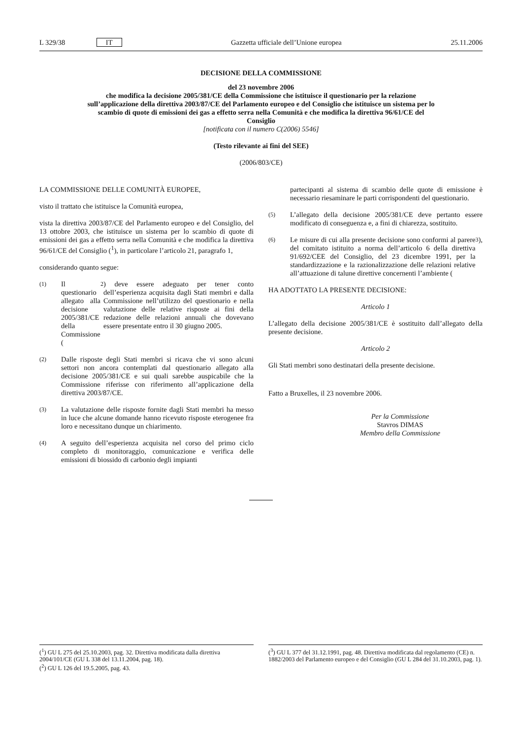L 329/38 IT Gazzetta ufficiale dell’Unione europea 25.11.2006
DECISIONE DELLA COMMISSIONE
del 23 novembre 2006
che modifica la decisione 2005/381/CE della Commissione che istituisce il questionario per la relazione sull’applicazione della direttiva 2003/87/CE del Parlamento europeo e del Consiglio che istituisce un sistema per lo scambio di quote di emissioni dei gas a effetto serra nella Comunità e che modifica la direttiva 96/61/CE del Consiglio
[notificata con il numero C(2006) 5546]
(Testo rilevante ai fini del SEE)
(2006/803/CE)
LA COMMISSIONE DELLE COMUNITÀ EUROPEE,
visto il trattato che istituisce la Comunità europea,
vista la direttiva 2003/87/CE del Parlamento europeo e del Consiglio, del 13 ottobre 2003, che istituisce un sistema per lo scambio di quote di emissioni dei gas a effetto serra nella Comunità e che modifica la direttiva 96/61/CE del Consiglio (<sup>1</sup>), in particolare l’articolo 21, paragrafo 1,
considerando quanto segue:
(1) Il questionario allegato alla decisione 2005/381/CE della Commissione (<sup>2</sup>) deve essere adeguato per tener conto dell’esperienza acquisita dagli Stati membri e dalla Commissione nell’utilizzo del questionario e nella valutazione delle relative risposte ai fini della redazione delle relazioni annuali che dovevano essere presentate entro il 30 giugno 2005.
(2) Dalle risposte degli Stati membri si ricava che vi sono alcuni settori non ancora contemplati dal questionario allegato alla decisione 2005/381/CE e sui quali sarebbe auspicabile che la Commissione riferisse con riferimento all’applicazione della direttiva 2003/87/CE.
(3) La valutazione delle risposte fornite dagli Stati membri ha messo in luce che alcune domande hanno ricevuto risposte eterogenee fra loro e necessitano dunque un chiarimento.
(4) A seguito dell’esperienza acquisita nel corso del primo ciclo completo di monitoraggio, comunicazione e verifica delle emissioni di biossido di carbonio degli impianti
partecipanti al sistema di scambio delle quote di emissione è necessario riesaminare le parti corrispondenti del questionario.
(5) L’allegato della decisione 2005/381/CE deve pertanto essere modificato di conseguenza e, a fini di chiarezza, sostituito.
(6) Le misure di cui alla presente decisione sono conformi al parere del comitato istituito a norma dell’articolo 6 della direttiva 91/692/CEE del Consiglio, del 23 dicembre 1991, per la standardizzazione e la razionalizzazione delle relazioni relative all’attuazione di talune direttive concernenti l’ambiente (<sup>3</sup>),
HA ADOTTATO LA PRESENTE DECISIONE:
Articolo 1
L’allegato della decisione 2005/381/CE è sostituito dall’allegato della presente decisione.
Articolo 2
Gli Stati membri sono destinatari della presente decisione.
Fatto a Bruxelles, il 23 novembre 2006.
Per la Commissione
Stavros DIMAS
Membro della Commissione
(<sup>1</sup>) GU L 275 del 25.10.2003, pag. 32. Direttiva modificata dalla direttiva 2004/101/CE (GU L 338 del 13.11.2004, pag. 18).
(<sup>2</sup>) GU L 126 del 19.5.2005, pag. 43.
(<sup>3</sup>) GU L 377 del 31.12.1991, pag. 48. Direttiva modificata dal regolamento (CE) n. 1882/2003 del Parlamento europeo e del Consiglio (GU L 284 del 31.10.2003, pag. 1).